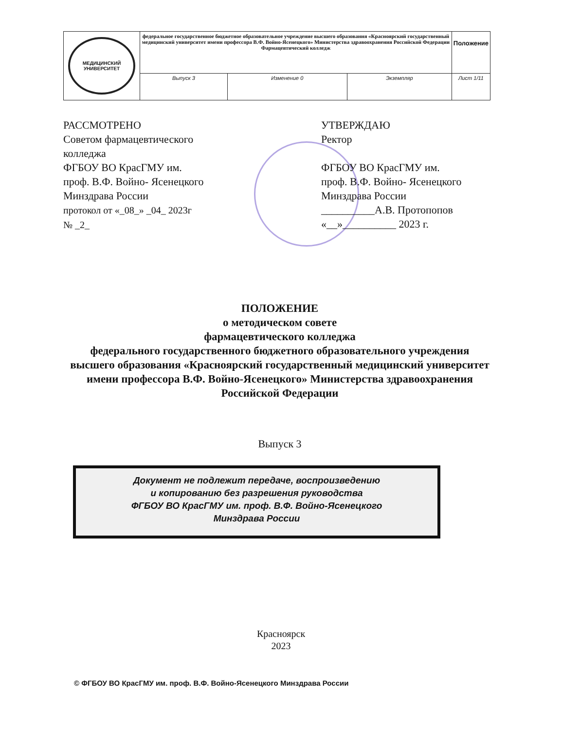| МЕДИЦИНСКИЙ УНИВЕРСИТЕТ | федеральное государственное бюджетное образовательное учреждение высшего образования «Красноярский государственный медицинский университет имени профессора В.Ф. Войно-Ясенецкого» Министерства здравоохранения Российской Федерации Фармацевтический колледж | | | Положение |
| | Выпуск 3 | Изменение 0 | Экземпляр | Лист 1/11 |
РАССМОТРЕНО
Советом фармацевтического
колледжа
ФГБОУ ВО КрасГМУ им.
проф. В.Ф. Войно- Ясенецкого
Минздрава России
протокол от «_08_» _04_ 2023г
№ _2_
УТВЕРЖДАЮ
Ректор
ФГБОУ ВО КрасГМУ им.
проф. В.Ф. Войно- Ясенецкого
Минздрава России
__________А.В. Протопопов
«__»__________ 2023 г.
ПОЛОЖЕНИЕ
о методическом совете
фармацевтического колледжа
федерального государственного бюджетного образовательного учреждения высшего образования «Красноярский государственный медицинский университет имени профессора В.Ф. Войно-Ясенецкого» Министерства здравоохранения Российской Федерации
Выпуск 3
Документ не подлежит передаче, воспроизведению
и копированию без разрешения руководства
ФГБОУ ВО КрасГМУ им. проф. В.Ф. Войно-Ясенецкого
Минздрава России
Красноярск
2023
© ФГБОУ ВО КрасГМУ им. проф. В.Ф. Войно-Ясенецкого Минздрава России